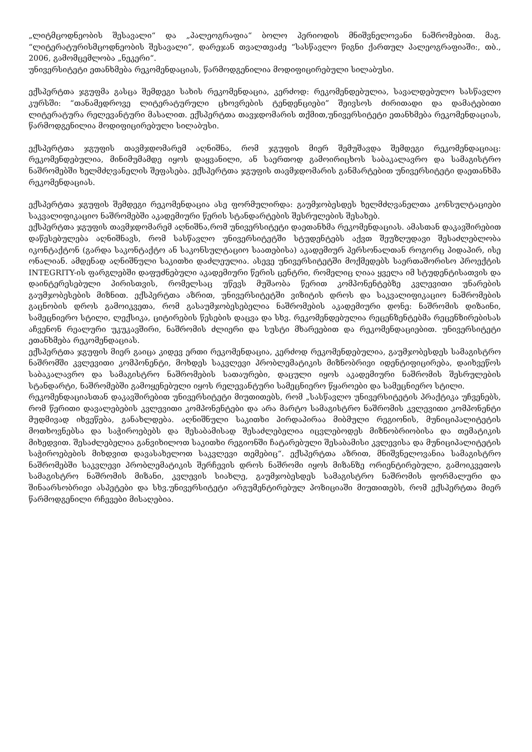„ლიტმცოდნეობის შესავალი“ და „პალეოგრაფია“ ბოლო პერიოდის მნიშვნელოვანი ნაშრომებით. მაგ. “ლიტერატურისმცოდნეობის შესავალი”, დარეჯან თვალთვაძე “სასწავლო წიგნი ქართულ პალეოგრაფიაში:, თბ., 2006, გამომცემლობა „ნეკერი“.
უნივერსიტეტი ეთანხმება რეკომენდაციას, წარმოდგენილია მოდიფიცირებული სილაბუსი.
ექსპერტთა ჯგუფმა გასცა შემდეგი სახის რეკომენდაცია, კერძოდ: რეკომენდებულია, სავალდებულო სასწავლო კურსში: “თანამედროვე ლიტერატურული ცხოვრების ტენდენციები” შეივსოს ძირითადი და დამატებითი ლიტერატურა რელევანტური მასალით. ექსპერტთა თავჯდომარის თქმით,უნივერსიტეტი ეთანხმება რეკომენდაციას, წარმოდგენილია მოდიფიცირებული სილაბუსი.
ექსპერტთა ჯგუფის თავმჯდომარემ აღნიშნა, რომ ჯგუფის მიერ შემუშავდა შემდეგი რეკომენდაციაც: რეკომენდებულია, მინიმუმამდე იყოს დაყვანილი, ან საერთოდ გამოირიცხოს საბაკალავრო და სამაგისტრო ნაშრომებში ხელმძღვანელის შეფასება. ექსპერტთა ჯგუფის თავმჯდომარის განმარტებით უნივერსიტეტი დაეთანხმა რეკომენდაციას.
ექსპერტთა ჯგუფის შემდეგი რეკომენდაცია ასე ფორმულირდა: გაუმჯობესდეს ხელმძღვანელთა კონსულტაციები საკვალიფიკაციო ნაშრომებში აკადემიური წერის სტანდარტების შესრულების შესახებ.
ექსპერტთა ჯგუფის თავმჯდომარემ აღნიშნა,რომ უნივერსიტეტი დაეთანხმა რეკომენდაციას. ამასთან დაკავშირებით დაწესებულება აღნიშნავს, რომ სასწავლო უნივერსიტეტში სტუდენტებს აქვთ შეუზღუდავი შესაძლებლობა იკონტაქტონ (გარდა საკონტაქტო ან საკონსულტაციო საათებისა) აკადემიურ პერსონალთან როგორც პიდაპირ, ისე ონალიან. ამდენად აღნიშნული საკითხი დაძლეულია. ასევე უნივერსიტეტში მოქმედებს საერთაშორისო პროექტის INTEGRITY-ის ფარგლებში დაფუძნებული აკადემიური წერის ცენტრი, რომელიც ღიაა ყველა იმ სტუდენტისათვის და დაინტერესებული პირისთვის, რომელსაც უწევს მუშაობა წერით კომპონენტებზე კვლევითი უნარების გაუმჯობესების მიზნით. ექსპერტთა აზრით, უნივერსიტეტში ვიზიტის დროს და საკვალიფიკაციო ნაშრომების გაცნობის დროს გამოიკვეთა, რომ გასაუმჯობესებელია ნაშრომების აკადემიური დონე: ნაშრომის დიზაინი, სამეცნიერო სტილი, ლექსიკა, ციტირების წესების დაცვა და სხვ. რეკომენდებულია რეცენზენტებმა რეცენზირებისას აჩვენონ რეალური უკუკავშირი, ნაშრომის ძლიერი და სუსტი მხარეებით და რეკომენდაციებით. უნივერსიტეტი ეთანხმება რეკომენდაციას.
ექსპერტთა ჯგუფის მიერ გაიცა კიდევ ერთი რეკომენდაცია, კერძოდ რეკომენდებულია, გაუმჯობესდეს სამაგისტრო ნაშრომში კვლევითი კომპონენტი, მოხდეს საკვლევი პრობლემატიკის მიზნობრივი იდენტიფიცირება, დაიხვეწოს საბაკალავრო და სამაგისტრო ნაშრომების სათაურები, დაცული იყოს აკადემიური ნაშრომის შესრულების სტანდარტი, ნაშრომებში გამოყენებული იყოს რელევანტური სამეცნიერო წყაროები და სამეცნიერო სტილი.
რეკომენდაციასთან დაკავშირებით უნივერსიტეტი მიუთითებს, რომ „სასწავლო უნივერსიტეტის პრაქტიკა უჩვენებს, რომ წერითი დავალებების კვლევითი კომპონენტები და არა მარტო სამაგისტრო ნაშრომის კვლევითი კომპონენტი მუდმივად იხვეწება, განახლდება. აღნიშნული საკითხი პირდაპირაა მიბმული რეგიონის, მუნიციპალიტეტის მოთხოვნებსა და საჭიროებებს და შესაბამისად შესაძლებელია იცვლებოდეს მიზნობრიობისა და თემატიკის მიხედვით. შესაძლებელია განვიხილოთ საკითხი რეგიონში ჩატარებული შესაბამისი კვლევისა და მუნიციპალიტეტის საჭიროებების მიხდვით დავასახელოთ საკვლევი თემებიც“. ექსპერტთა აზრით, მნიშვნელოვანია სამაგისტრო ნაშრომებში საკვლევი პრობლემატიკის შერჩევის დროს ნაშრომი იყოს მიზანზე ორიენტირებული, გამოიკვეთოს სამაგისტრო ნაშრომის მიზანი, კვლევის სიახლე, გაუმჯობესდეს სამაგისტრო ნაშრომის ფორმალური და შინაარსობრივი ასპეტები და სხვ.უნივერსიტეტი არგუმენტირებულ პოზიციაში მიუთითებს, რომ ექსპერტთა მიერ წარმოდგენილი რჩევები მისაღებია.